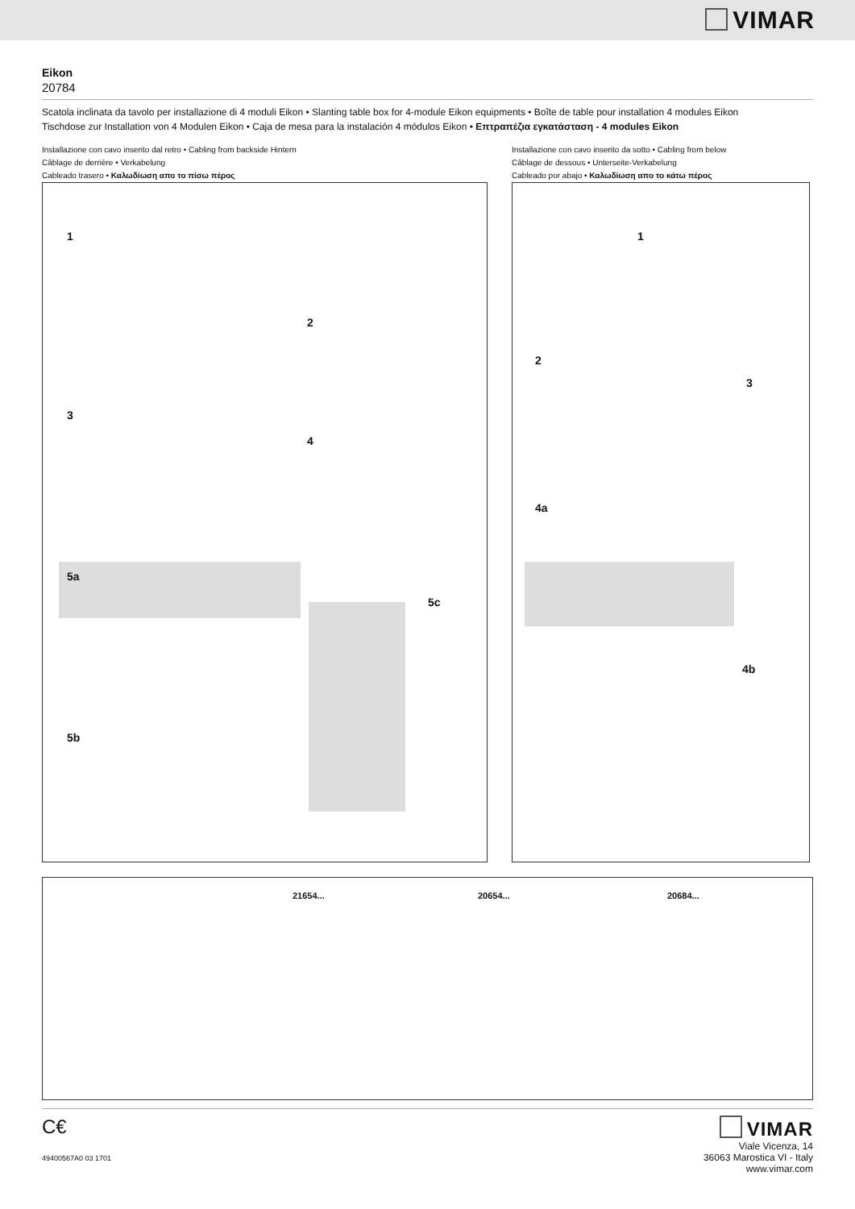VIMAR
Eikon
20784
Scatola inclinata da tavolo per installazione di 4 moduli Eikon • Slanting table box for 4-module Eikon equipments • Boîte de table pour installation 4 modules Eikon
Tischdose zur Installation von 4 Modulen Eikon • Caja de mesa para la instalación 4 módulos Eikon • Επτραπέζια εγκατάσταση - 4 modules Eikon
Installazione con cavo inserito dal retro • Cabling from backside Hintern
Câblage de derrière • Verkabelung
Cableado trasero • Καλωδίωση απο το πίσω πέρος
1
2
3
4
5a
5c
5b
Installazione con cavo inserito da sotto • Cabling from below
Câblage de dessous • Unterseite-Verkabelung
Cableado por abajo • Καλωδίωση απο το κάτω πέρος
1
2
3
4a
4b
21654... 20654... 20684...
C€
49400567A0 03 1701
VIMAR
Viale Vicenza, 14
36063 Marostica VI - Italy
www.vimar.com